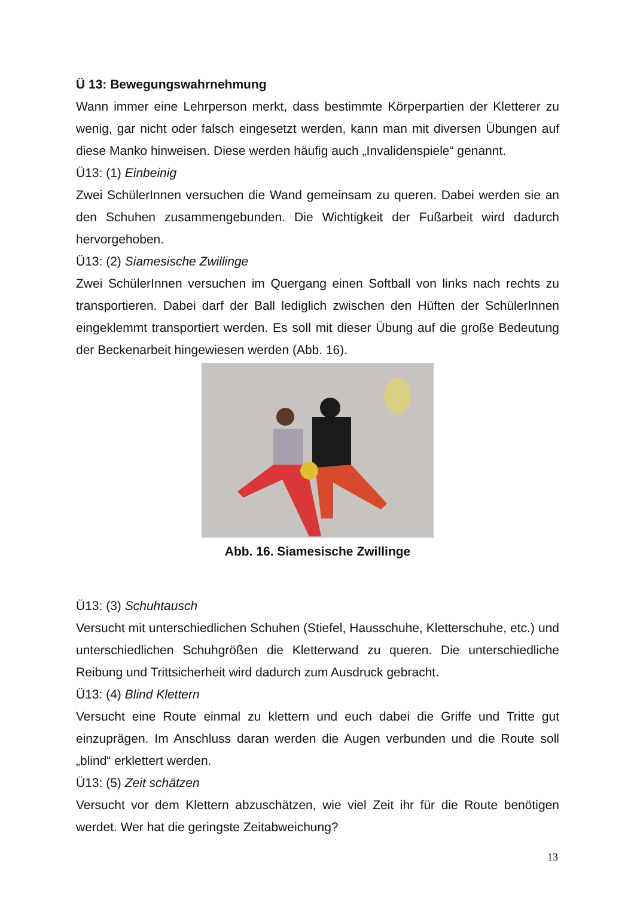Ü 13: Bewegungswahrnehmung
Wann immer eine Lehrperson merkt, dass bestimmte Körperpartien der Kletterer zu wenig, gar nicht oder falsch eingesetzt werden, kann man mit diversen Übungen auf diese Manko hinweisen. Diese werden häufig auch „Invalidenspiele“ genannt.
Ü13: (1) Einbeinig
Zwei SchülerInnen versuchen die Wand gemeinsam zu queren. Dabei werden sie an den Schuhen zusammengebunden. Die Wichtigkeit der Fußarbeit wird dadurch hervorgehoben.
Ü13: (2) Siamesische Zwillinge
Zwei SchülerInnen versuchen im Quergang einen Softball von links nach rechts zu transportieren. Dabei darf der Ball lediglich zwischen den Hüften der SchülerInnen eingeklemmt transportiert werden. Es soll mit dieser Übung auf die große Bedeutung der Beckenarbeit hingewiesen werden (Abb. 16).
Abb. 16. Siamesische Zwillinge
Ü13: (3) Schuhtausch
Versucht mit unterschiedlichen Schuhen (Stiefel, Hausschuhe, Kletterschuhe, etc.) und unterschiedlichen Schuhgrößen die Kletterwand zu queren. Die unterschiedliche Reibung und Trittsicherheit wird dadurch zum Ausdruck gebracht.
Ü13: (4) Blind Klettern
Versucht eine Route einmal zu klettern und euch dabei die Griffe und Tritte gut einzuprägen. Im Anschluss daran werden die Augen verbunden und die Route soll „blind“ erklettert werden.
Ü13: (5) Zeit schätzen
Versucht vor dem Klettern abzuschätzen, wie viel Zeit ihr für die Route benötigen werdet. Wer hat die geringste Zeitabweichung?
13